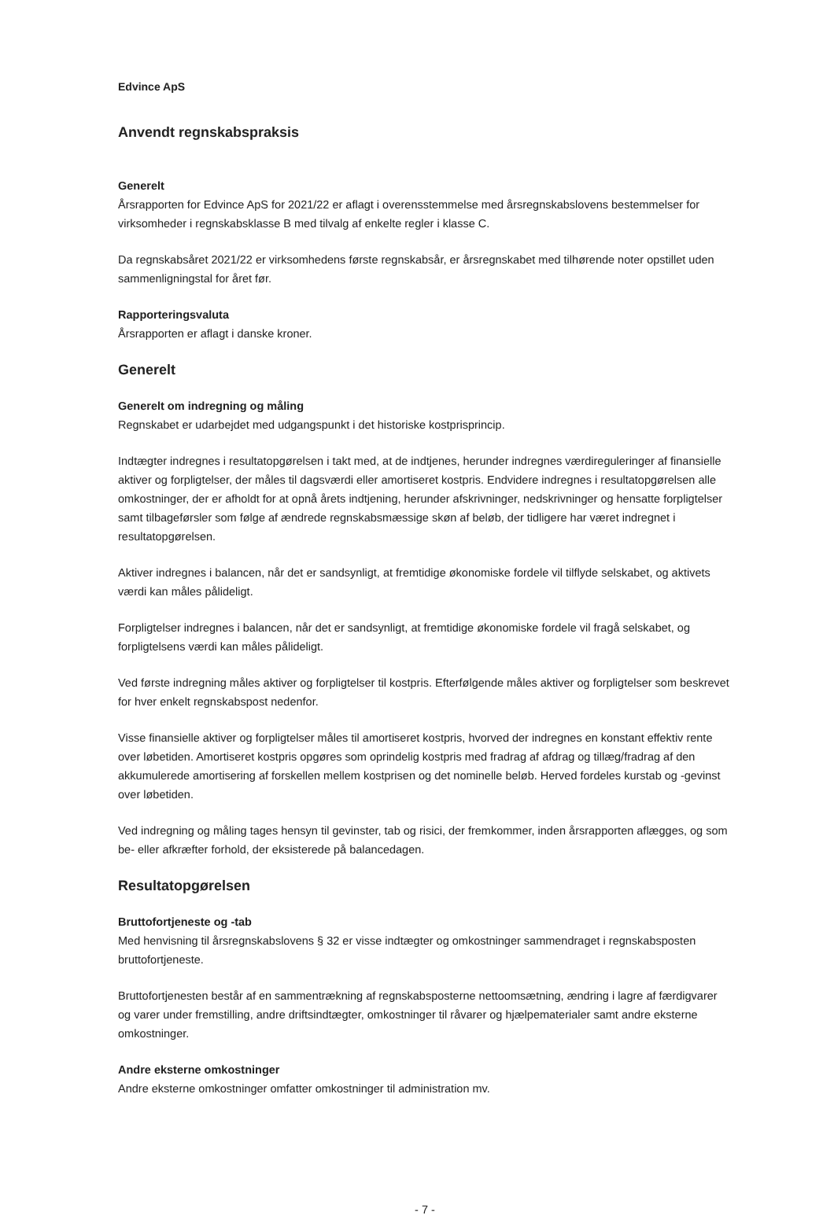Edvince ApS
Anvendt regnskabspraksis
Generelt
Årsrapporten for Edvince ApS for 2021/22 er aflagt i overensstemmelse med årsregnskabslovens bestemmelser for virksomheder i regnskabsklasse B med tilvalg af enkelte regler i klasse C.
Da regnskabsåret 2021/22 er virksomhedens første regnskabsår, er årsregnskabet med tilhørende noter opstillet uden sammenligningstal for året før.
Rapporteringsvaluta
Årsrapporten er aflagt i danske kroner.
Generelt
Generelt om indregning og måling
Regnskabet er udarbejdet med udgangspunkt i det historiske kostprisprincip.
Indtægter indregnes i resultatopgørelsen i takt med, at de indtjenes, herunder indregnes værdireguleringer af finansielle aktiver og forpligtelser, der måles til dagsværdi eller amortiseret kostpris. Endvidere indregnes i resultatopgørelsen alle omkostninger, der er afholdt for at opnå årets indtjening, herunder afskrivninger, nedskrivninger og hensatte forpligtelser samt tilbageførsler som følge af ændrede regnskabsmæssige skøn af beløb, der tidligere har været indregnet i resultatopgørelsen.
Aktiver indregnes i balancen, når det er sandsynligt, at fremtidige økonomiske fordele vil tilflyde selskabet, og aktivets værdi kan måles pålideligt.
Forpligtelser indregnes i balancen, når det er sandsynligt, at fremtidige økonomiske fordele vil fragå selskabet, og forpligtelsens værdi kan måles pålideligt.
Ved første indregning måles aktiver og forpligtelser til kostpris. Efterfølgende måles aktiver og forpligtelser som beskrevet for hver enkelt regnskabspost nedenfor.
Visse finansielle aktiver og forpligtelser måles til amortiseret kostpris, hvorved der indregnes en konstant effektiv rente over løbetiden. Amortiseret kostpris opgøres som oprindelig kostpris med fradrag af afdrag og tillæg/fradrag af den akkumulerede amortisering af forskellen mellem kostprisen og det nominelle beløb. Herved fordeles kurstab og -gevinst over løbetiden.
Ved indregning og måling tages hensyn til gevinster, tab og risici, der fremkommer, inden årsrapporten aflægges, og som be- eller afkræfter forhold, der eksisterede på balancedagen.
Resultatopgørelsen
Bruttofortjeneste og -tab
Med henvisning til årsregnskabslovens § 32 er visse indtægter og omkostninger sammendraget i regnskabsposten bruttofortjeneste.
Bruttofortjenesten består af en sammentrækning af regnskabsposterne nettoomsætning, ændring i lagre af færdigvarer og varer under fremstilling, andre driftsindtægter, omkostninger til råvarer og hjælpematerialer samt andre eksterne omkostninger.
Andre eksterne omkostninger
Andre eksterne omkostninger omfatter omkostninger til administration mv.
- 7 -